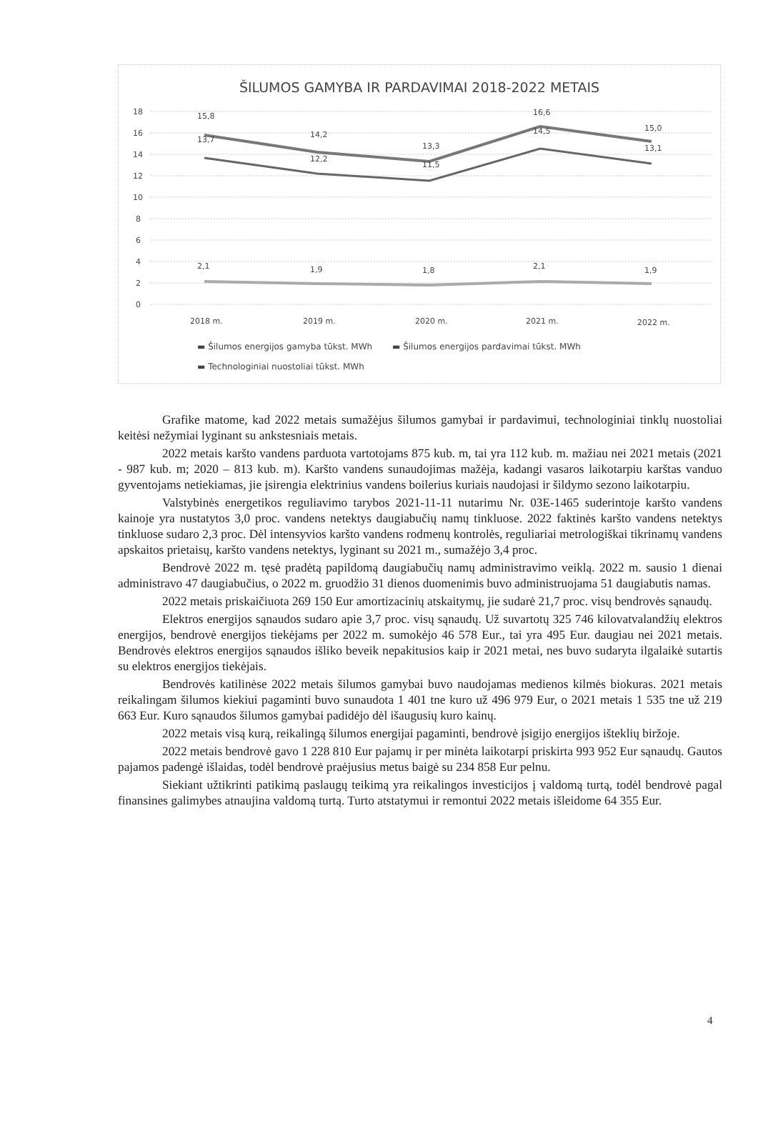ŠILUMOS GAMYBA IR PARDAVIMAI 2018-2022 METAIS
18
16
14
12
10
8
6
4
2
0
15,8
13,7
14,2
12,2
13,3
11,5
16,6
14,5
15,0
13,1
2,1
1,9
1,8
2,1
1,9
2018 m.
2019 m.
2020 m.
2021 m.
2022 m.
▬ Šilumos energijos gamyba tūkst. MWh ▬ Šilumos energijos pardavimai tūkst. MWh
▬ Technologiniai nuostoliai tūkst. MWh
Grafike matome, kad 2022 metais sumažėjus šilumos gamybai ir pardavimui, technologiniai tinklų nuostoliai keitėsi nežymiai lyginant su ankstesniais metais.
2022 metais karšto vandens parduota vartotojams 875 kub. m, tai yra 112 kub. m. mažiau nei 2021 metais (2021 - 987 kub. m; 2020 – 813 kub. m). Karšto vandens sunaudojimas mažėja, kadangi vasaros laikotarpiu karštas vanduo gyventojams netiekiamas, jie įsirengia elektrinius vandens boilerius kuriais naudojasi ir šildymo sezono laikotarpiu.
Valstybinės energetikos reguliavimo tarybos 2021-11-11 nutarimu Nr. 03E-1465 suderintoje karšto vandens kainoje yra nustatytos 3,0 proc. vandens netektys daugiabučių namų tinkluose. 2022 faktinės karšto vandens netektys tinkluose sudaro 2,3 proc. Dėl intensyvios karšto vandens rodmenų kontrolės, reguliariai metrologiškai tikrinamų vandens apskaitos prietaisų, karšto vandens netektys, lyginant su 2021 m., sumažėjo 3,4 proc.
Bendrovė 2022 m. tęsė pradėtą papildomą daugiabučių namų administravimo veiklą. 2022 m. sausio 1 dienai administravo 47 daugiabučius, o 2022 m. gruodžio 31 dienos duomenimis buvo administruojama 51 daugiabutis namas.
2022 metais priskaičiuota 269 150 Eur amortizacinių atskaitymų, jie sudarė 21,7 proc. visų bendrovės sąnaudų.
Elektros energijos sąnaudos sudaro apie 3,7 proc. visų sąnaudų. Už suvartotų 325 746 kilovatvalandžių elektros energijos, bendrovė energijos tiekėjams per 2022 m. sumokėjo 46 578 Eur., tai yra 495 Eur. daugiau nei 2021 metais. Bendrovės elektros energijos sąnaudos išliko beveik nepakitusios kaip ir 2021 metai, nes buvo sudaryta ilgalaikė sutartis su elektros energijos tiekėjais.
Bendrovės katilinėse 2022 metais šilumos gamybai buvo naudojamas medienos kilmės biokuras. 2021 metais reikalingam šilumos kiekiui pagaminti buvo sunaudota 1 401 tne kuro už 496 979 Eur, o 2021 metais 1 535 tne už 219 663 Eur. Kuro sąnaudos šilumos gamybai padidėjo dėl išaugusių kuro kainų.
2022 metais visą kurą, reikalingą šilumos energijai pagaminti, bendrovė įsigijo energijos išteklių biržoje.
2022 metais bendrovė gavo 1 228 810 Eur pajamų ir per minėta laikotarpi priskirta 993 952 Eur sąnaudų. Gautos pajamos padengė išlaidas, todėl bendrovė praėjusius metus baigė su 234 858 Eur pelnu.
Siekiant užtikrinti patikimą paslaugų teikimą yra reikalingos investicijos į valdomą turtą, todėl bendrovė pagal finansines galimybes atnaujina valdomą turtą. Turto atstatymui ir remontui 2022 metais išleidome 64 355 Eur.
4